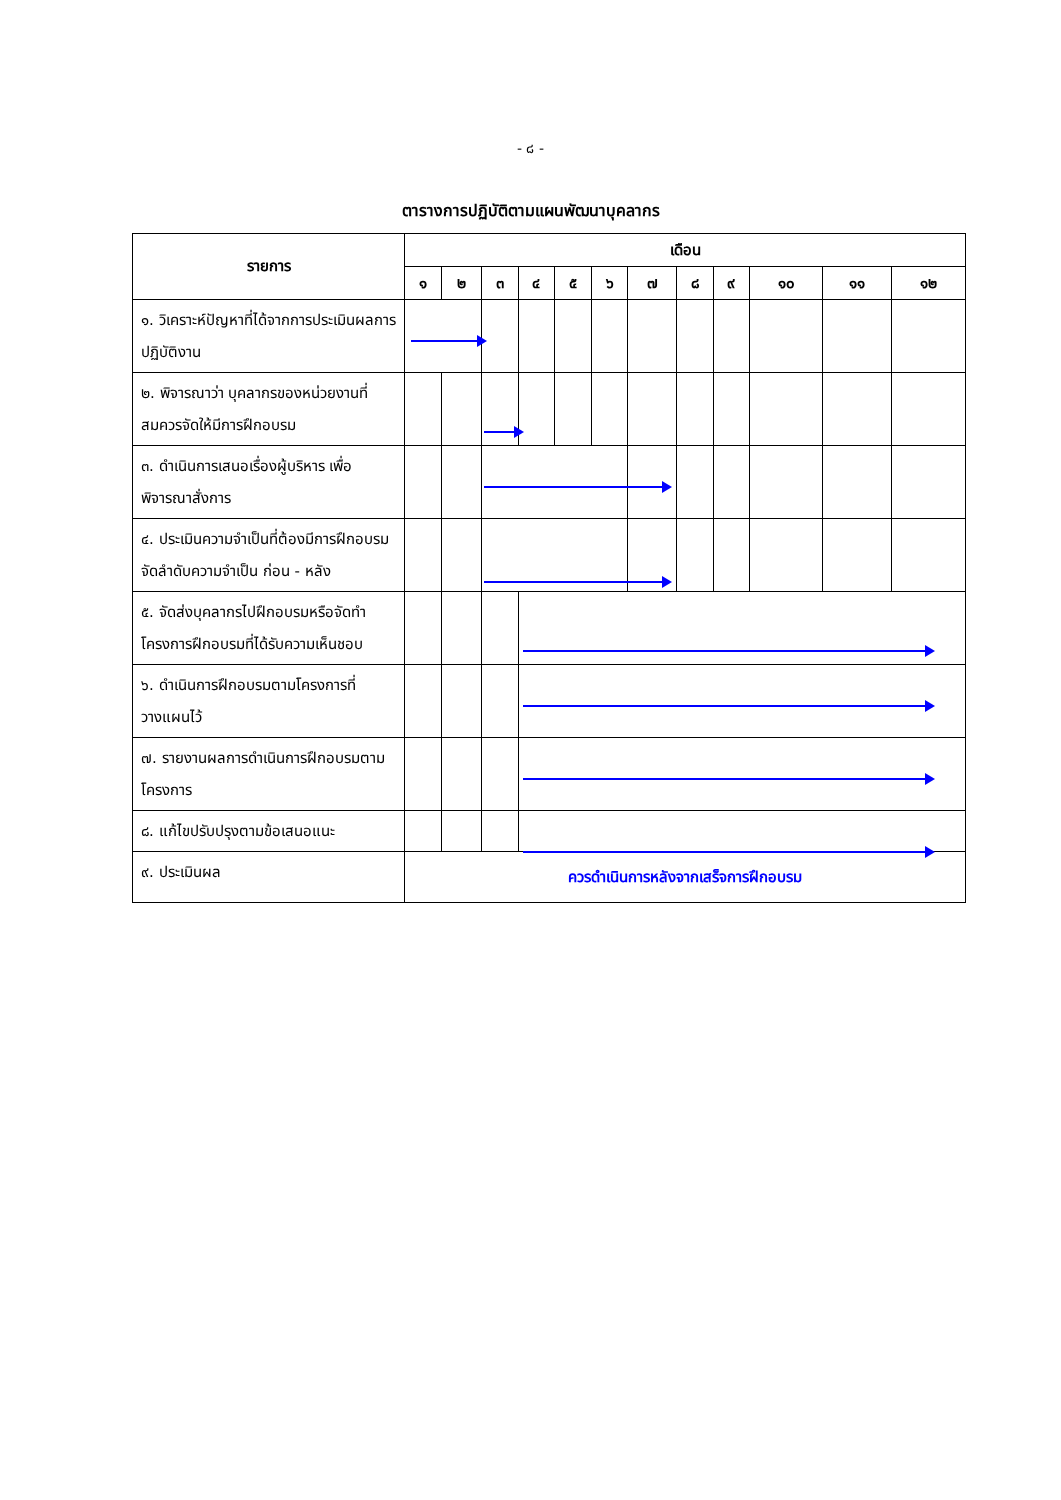- ๘ -
ตารางการปฏิบัติตามแผนพัฒนาบุคลากร
| รายการ | เดือน | | | | | | | | | | | |
| --- | --- | --- | --- | --- | --- | --- | --- | --- | --- | --- | --- | --- |
| | ๑ | ๒ | ๓ | ๔ | ๕ | ๖ | ๗ | ๘ | ๙ | ๑๐ | ๑๑ | ๑๒ |
| ๑. วิเคราะห์ปัญหาที่ได้จากการประเมินผลการปฏิบัติงาน | | | | | | | | | | | | |
| ๒. พิจารณาว่า บุคลากรของหน่วยงานที่สมควรจัดให้มีการฝึกอบรม | | | | | | | | | | | | |
| ๓. ดำเนินการเสนอเรื่องผู้บริหาร เพื่อพิจารณาสั่งการ | | | | | | | | | | | | |
| ๔. ประเมินความจำเป็นที่ต้องมีการฝึกอบรม จัดลำดับความจำเป็น ก่อน - หลัง | | | | | | | | | | | | |
| ๕. จัดส่งบุคลากรไปฝึกอบรมหรือจัดทำโครงการฝึกอบรมที่ได้รับความเห็นชอบ | | | | | | | | | | | | |
| ๖. ดำเนินการฝึกอบรมตามโครงการที่วางแผนไว้ | | | | | | | | | | | | |
| ๗. รายงานผลการดำเนินการฝึกอบรมตามโครงการ | | | | | | | | | | | | |
| ๘. แก้ไขปรับปรุงตามข้อเสนอแนะ | | | | | | | | | | | | |
| ๙. ประเมินผล | ควรดำเนินการหลังจากเสร็จการฝึกอบรม | | | | | | | | | | | |